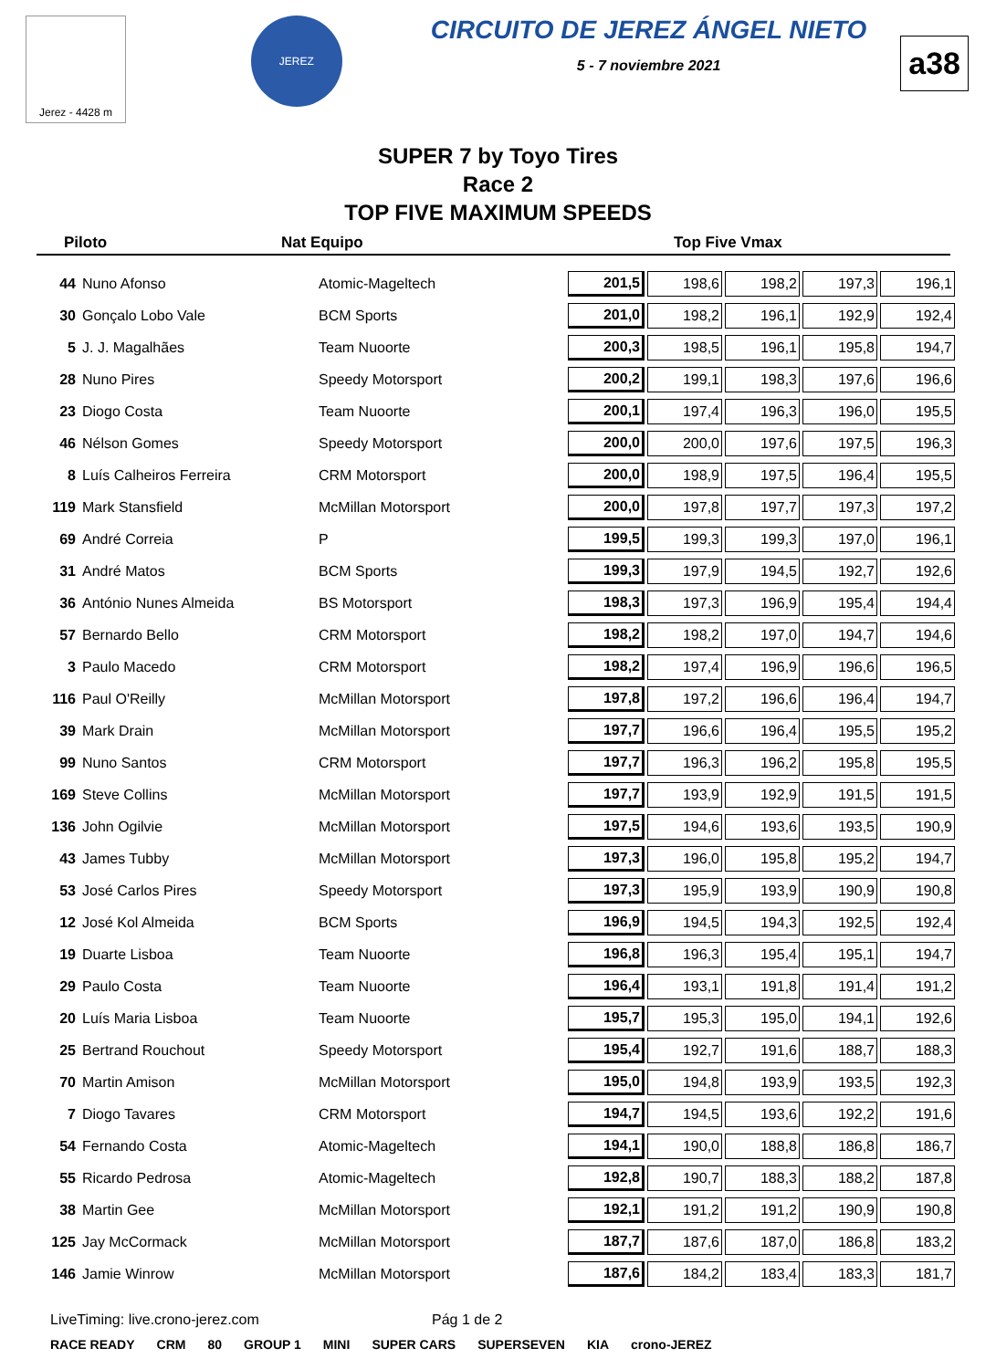Jerez - 4428 m
JEREZ
CIRCUITO DE JEREZ ÁNGEL NIETO
5 - 7 noviembre 2021
a38
SUPER 7 by Toyo Tires
Race 2
TOP FIVE MAXIMUM SPEEDS
Piloto Nat Equipo Top Five Vmax
| 44 | Nuno Afonso | Atomic-Mageltech | 201,5 | 198,6 | 198,2 | 197,3 | 196,1 |
| 30 | Gonçalo Lobo Vale | BCM Sports | 201,0 | 198,2 | 196,1 | 192,9 | 192,4 |
| 5 | J. J. Magalhães | Team Nuoorte | 200,3 | 198,5 | 196,1 | 195,8 | 194,7 |
| 28 | Nuno Pires | Speedy Motorsport | 200,2 | 199,1 | 198,3 | 197,6 | 196,6 |
| 23 | Diogo Costa | Team Nuoorte | 200,1 | 197,4 | 196,3 | 196,0 | 195,5 |
| 46 | Nélson Gomes | Speedy Motorsport | 200,0 | 200,0 | 197,6 | 197,5 | 196,3 |
| 8 | Luís Calheiros Ferreira | CRM Motorsport | 200,0 | 198,9 | 197,5 | 196,4 | 195,5 |
| 119 | Mark Stansfield | McMillan Motorsport | 200,0 | 197,8 | 197,7 | 197,3 | 197,2 |
| 69 | André Correia | P | 199,5 | 199,3 | 199,3 | 197,0 | 196,1 |
| 31 | André Matos | BCM Sports | 199,3 | 197,9 | 194,5 | 192,7 | 192,6 |
| 36 | António Nunes Almeida | BS Motorsport | 198,3 | 197,3 | 196,9 | 195,4 | 194,4 |
| 57 | Bernardo Bello | CRM Motorsport | 198,2 | 198,2 | 197,0 | 194,7 | 194,6 |
| 3 | Paulo Macedo | CRM Motorsport | 198,2 | 197,4 | 196,9 | 196,6 | 196,5 |
| 116 | Paul O'Reilly | McMillan Motorsport | 197,8 | 197,2 | 196,6 | 196,4 | 194,7 |
| 39 | Mark Drain | McMillan Motorsport | 197,7 | 196,6 | 196,4 | 195,5 | 195,2 |
| 99 | Nuno Santos | CRM Motorsport | 197,7 | 196,3 | 196,2 | 195,8 | 195,5 |
| 169 | Steve Collins | McMillan Motorsport | 197,7 | 193,9 | 192,9 | 191,5 | 191,5 |
| 136 | John Ogilvie | McMillan Motorsport | 197,5 | 194,6 | 193,6 | 193,5 | 190,9 |
| 43 | James Tubby | McMillan Motorsport | 197,3 | 196,0 | 195,8 | 195,2 | 194,7 |
| 53 | José Carlos Pires | Speedy Motorsport | 197,3 | 195,9 | 193,9 | 190,9 | 190,8 |
| 12 | José Kol Almeida | BCM Sports | 196,9 | 194,5 | 194,3 | 192,5 | 192,4 |
| 19 | Duarte Lisboa | Team Nuoorte | 196,8 | 196,3 | 195,4 | 195,1 | 194,7 |
| 29 | Paulo Costa | Team Nuoorte | 196,4 | 193,1 | 191,8 | 191,4 | 191,2 |
| 20 | Luís Maria Lisboa | Team Nuoorte | 195,7 | 195,3 | 195,0 | 194,1 | 192,6 |
| 25 | Bertrand Rouchout | Speedy Motorsport | 195,4 | 192,7 | 191,6 | 188,7 | 188,3 |
| 70 | Martin Amison | McMillan Motorsport | 195,0 | 194,8 | 193,9 | 193,5 | 192,3 |
| 7 | Diogo Tavares | CRM Motorsport | 194,7 | 194,5 | 193,6 | 192,2 | 191,6 |
| 54 | Fernando Costa | Atomic-Mageltech | 194,1 | 190,0 | 188,8 | 186,8 | 186,7 |
| 55 | Ricardo Pedrosa | Atomic-Mageltech | 192,8 | 190,7 | 188,3 | 188,2 | 187,8 |
| 38 | Martin Gee | McMillan Motorsport | 192,1 | 191,2 | 191,2 | 190,9 | 190,8 |
| 125 | Jay McCormack | McMillan Motorsport | 187,7 | 187,6 | 187,0 | 186,8 | 183,2 |
| 146 | Jamie Winrow | McMillan Motorsport | 187,6 | 184,2 | 183,4 | 183,3 | 181,7 |
LiveTiming: live.crono-jerez.com Pág 1 de 2
RACE READY CRM 80 GROUP 1 MINI SUPER CARS SUPERSEVEN KIA crono-JEREZ